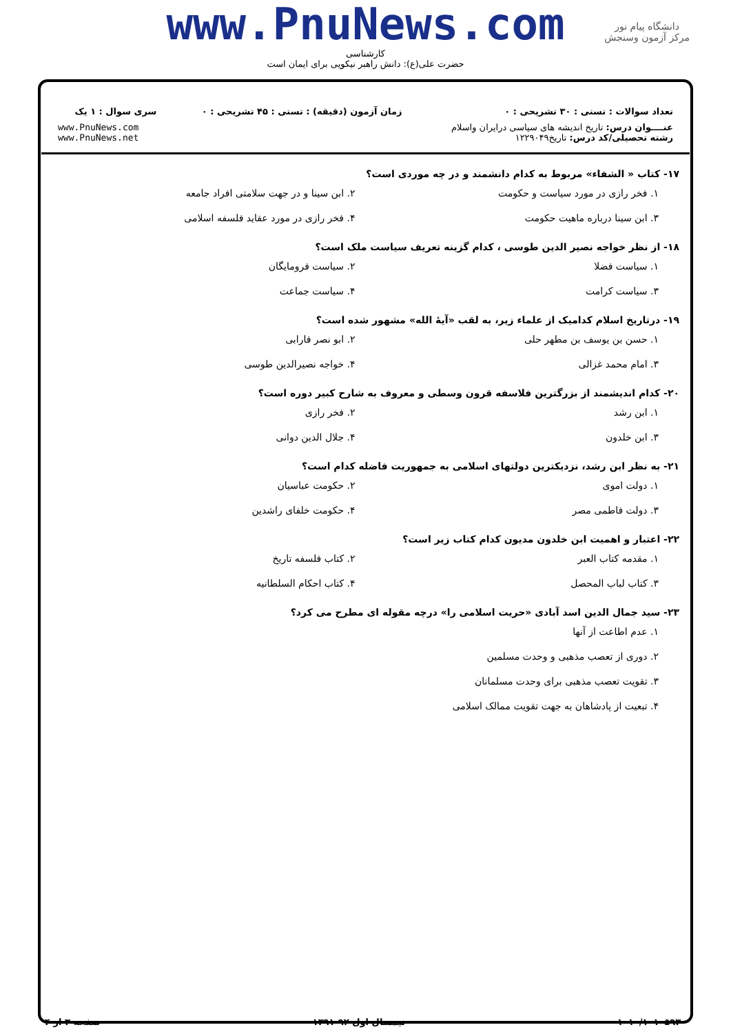www.PnuNews.com
کارشناسی
حضرت علی(ع): دانش راهبر نیکویی برای ایمان است
دانشگاه پیام نور
مرکز آزمون وسنجش
| تعداد سوالات : تستی : ۳۰ تشریحی : ۰ | زمان آزمون (دقیقه) : تستی : ۴۵ تشریحی : ۰ | سری سوال : ۱ یک |
| عنــــوان درس: تاریخ اندیشه های سیاسی درایران واسلام رشته تحصیلی/کد درس: تاریخ۱۲۲۹۰۴۹ | | www.PnuNews.com www.PnuNews.net |
۱۷- کتاب « الشفاء» مربوط به کدام دانشمند و در چه موردی است؟
۱. فخر رازی در مورد سیاست و حکومت
۲. ابن سینا و در جهت سلامتی افراد جامعه
۳. ابن سینا درباره ماهیت حکومت
۴. فخر رازی در مورد عقاید فلسفه اسلامی
۱۸- از نظر خواجه نصیر الدین طوسی ، کدام گزینه تعریف سیاست ملک است؟
۱. سیاست فضلا
۲. سیاست فرومایگان
۳. سیاست کرامت
۴. سیاست جماعت
۱۹- درتاریخ اسلام کدامیک از علماء زیر، به لقب «آیهٔ الله» مشهور شده است؟
۱. حسن بن یوسف بن مطهر حلی
۲. ابو نصر فارابی
۳. امام محمد غزالی
۴. خواجه نصیرالدین طوسی
۲۰- کدام اندیشمند از بزرگترین فلاسفه قرون وسطی و معروف به شارح کبیر دوره است؟
۱. ابن رشد
۲. فخر رازی
۳. ابن خلدون
۴. جلال الدین دوانی
۲۱- به نظر ابن رشد، نزدیکترین دولتهای اسلامی به جمهوریت فاضله کدام است؟
۱. دولت اموی
۲. حکومت عباسیان
۳. دولت فاطمی مصر
۴. حکومت خلفای راشدین
۲۲- اعتبار و اهمیت ابن خلدون مدیون کدام کتاب زیر است؟
۱. مقدمه کتاب العبر
۲. کتاب فلسفه تاریخ
۳. کتاب لباب المحصل
۴. کتاب احکام السلطانیه
۲۳- سید جمال الدین اسد آبادی «حریت اسلامی را» درچه مقوله ای مطرح می کرد؟
۱. عدم اطاعت از آنها
۲. دوری از تعصب مذهبی و وحدت مسلمین
۳. تقویت تعصب مذهبی برای وحدت مسلمانان
۴. تبعیت از پادشاهان به جهت تقویت ممالک اسلامی
۱۰۱۰/۱۰۱۰۵۹۳۰ نیمسال اول ۹۲-۱۳۹۱ صفحه ۳ از ۴